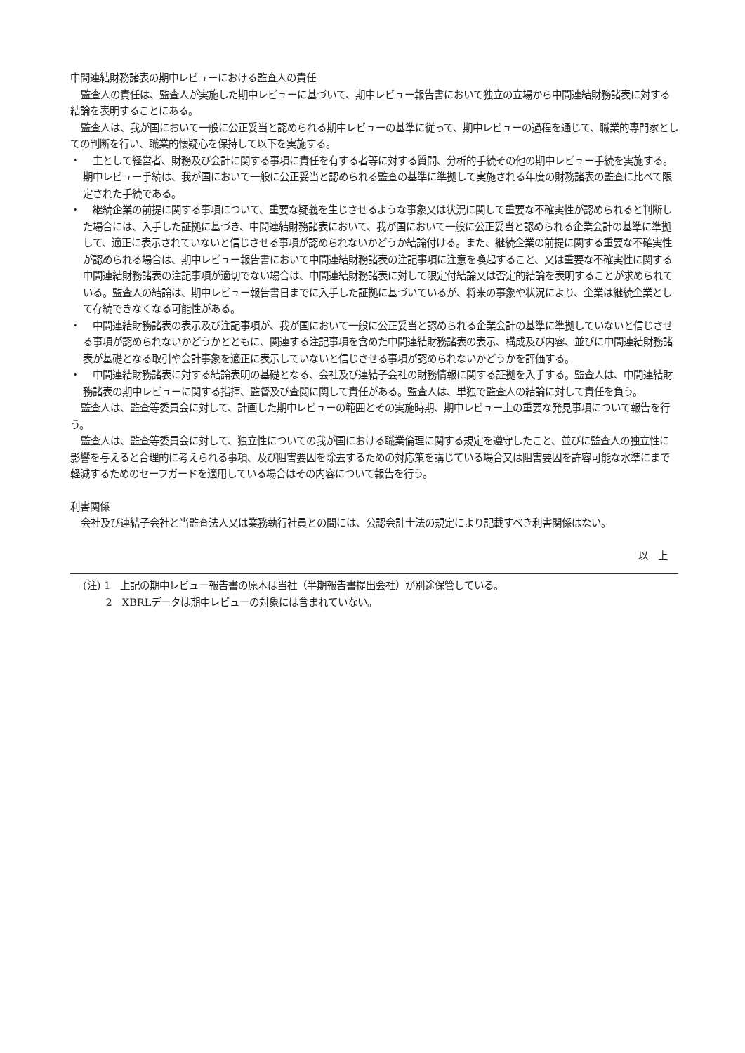中間連結財務諸表の期中レビューにおける監査人の責任
監査人の責任は、監査人が実施した期中レビューに基づいて、期中レビュー報告書において独立の立場から中間連結財務諸表に対する結論を表明することにある。
監査人は、我が国において一般に公正妥当と認められる期中レビューの基準に従って、期中レビューの過程を通じて、職業的専門家としての判断を行い、職業的懐疑心を保持して以下を実施する。
・ 　主として経営者、財務及び会計に関する事項に責任を有する者等に対する質問、分析的手続その他の期中レビュー手続を実施する。期中レビュー手続は、我が国において一般に公正妥当と認められる監査の基準に準拠して実施される年度の財務諸表の監査に比べて限定された手続である。
・ 　継続企業の前提に関する事項について、重要な疑義を生じさせるような事象又は状況に関して重要な不確実性が認められると判断した場合には、入手した証拠に基づき、中間連結財務諸表において、我が国において一般に公正妥当と認められる企業会計の基準に準拠して、適正に表示されていないと信じさせる事項が認められないかどうか結論付ける。また、継続企業の前提に関する重要な不確実性が認められる場合は、期中レビュー報告書において中間連結財務諸表の注記事項に注意を喚起すること、又は重要な不確実性に関する中間連結財務諸表の注記事項が適切でない場合は、中間連結財務諸表に対して限定付結論又は否定的結論を表明することが求められている。監査人の結論は、期中レビュー報告書日までに入手した証拠に基づいているが、将来の事象や状況により、企業は継続企業として存続できなくなる可能性がある。
・ 　中間連結財務諸表の表示及び注記事項が、我が国において一般に公正妥当と認められる企業会計の基準に準拠していないと信じさせる事項が認められないかどうかとともに、関連する注記事項を含めた中間連結財務諸表の表示、構成及び内容、並びに中間連結財務諸表が基礎となる取引や会計事象を適正に表示していないと信じさせる事項が認められないかどうかを評価する。
・ 　中間連結財務諸表に対する結論表明の基礎となる、会社及び連結子会社の財務情報に関する証拠を入手する。監査人は、中間連結財務諸表の期中レビューに関する指揮、監督及び査閲に関して責任がある。監査人は、単独で監査人の結論に対して責任を負う。
監査人は、監査等委員会に対して、計画した期中レビューの範囲とその実施時期、期中レビュー上の重要な発見事項について報告を行う。
監査人は、監査等委員会に対して、独立性についての我が国における職業倫理に関する規定を遵守したこと、並びに監査人の独立性に影響を与えると合理的に考えられる事項、及び阻害要因を除去するための対応策を講じている場合又は阻害要因を許容可能な水準にまで軽減するためのセーフガードを適用している場合はその内容について報告を行う。
利害関係
会社及び連結子会社と当監査法人又は業務執行社員との間には、公認会計士法の規定により記載すべき利害関係はない。
以　上
(注) 1　上記の期中レビュー報告書の原本は当社（半期報告書提出会社）が別途保管している。
　　 2　XBRLデータは期中レビューの対象には含まれていない。